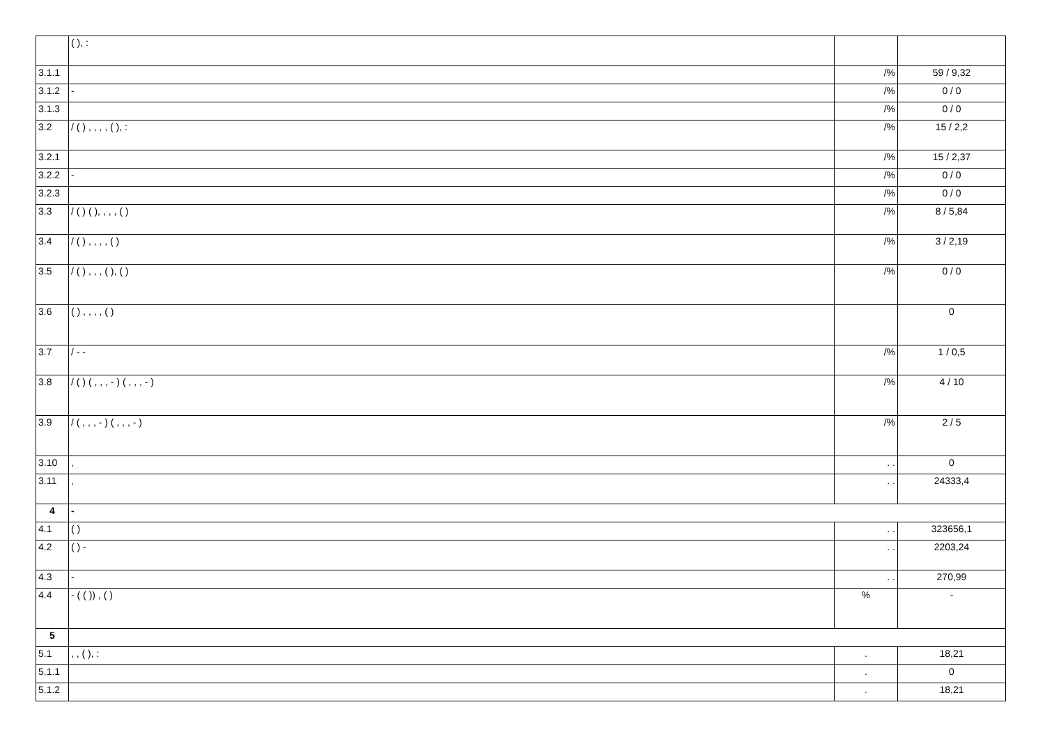| | ( ), : | | |
| 3.1.1 | | /% | 59 / 9,32 |
| 3.1.2 | - | /% | 0 / 0 |
| 3.1.3 | | /% | 0 / 0 |
| 3.2 | / ( ) , , , , ( ), : | /% | 15 / 2,2 |
| 3.2.1 | | /% | 15 / 2,37 |
| 3.2.2 | - | /% | 0 / 0 |
| 3.2.3 | | /% | 0 / 0 |
| 3.3 | / ( ) ( ), , , , ( ) | /% | 8 / 5,84 |
| 3.4 | / ( ) , , , , ( ) | /% | 3 / 2,19 |
| 3.5 | / ( ) , , , ( ), ( ) | /% | 0 / 0 |
| 3.6 | ( ) , , , , ( ) | | 0 |
| 3.7 | / - - | /% | 1 / 0,5 |
| 3.8 | / ( ) ( , , , - ) ( , , , - ) | /% | 4 / 10 |
| 3.9 | / ( , , , - ) ( , , , - ) | /% | 2 / 5 |
| 3.10 | , | . . | 0 |
| 3.11 | , | . . | 24333,4 |
| 4 | - | | |
| 4.1 | ( ) | . . | 323656,1 |
| 4.2 | ( ) - | . . | 2203,24 |
| 4.3 | - | . . | 270,99 |
| 4.4 | - ( ( )) , ( ) | % | - |
| 5 | | | |
| 5.1 | , , ( ), : | . | 18,21 |
| 5.1.1 | | . | 0 |
| 5.1.2 | | . | 18,21 |